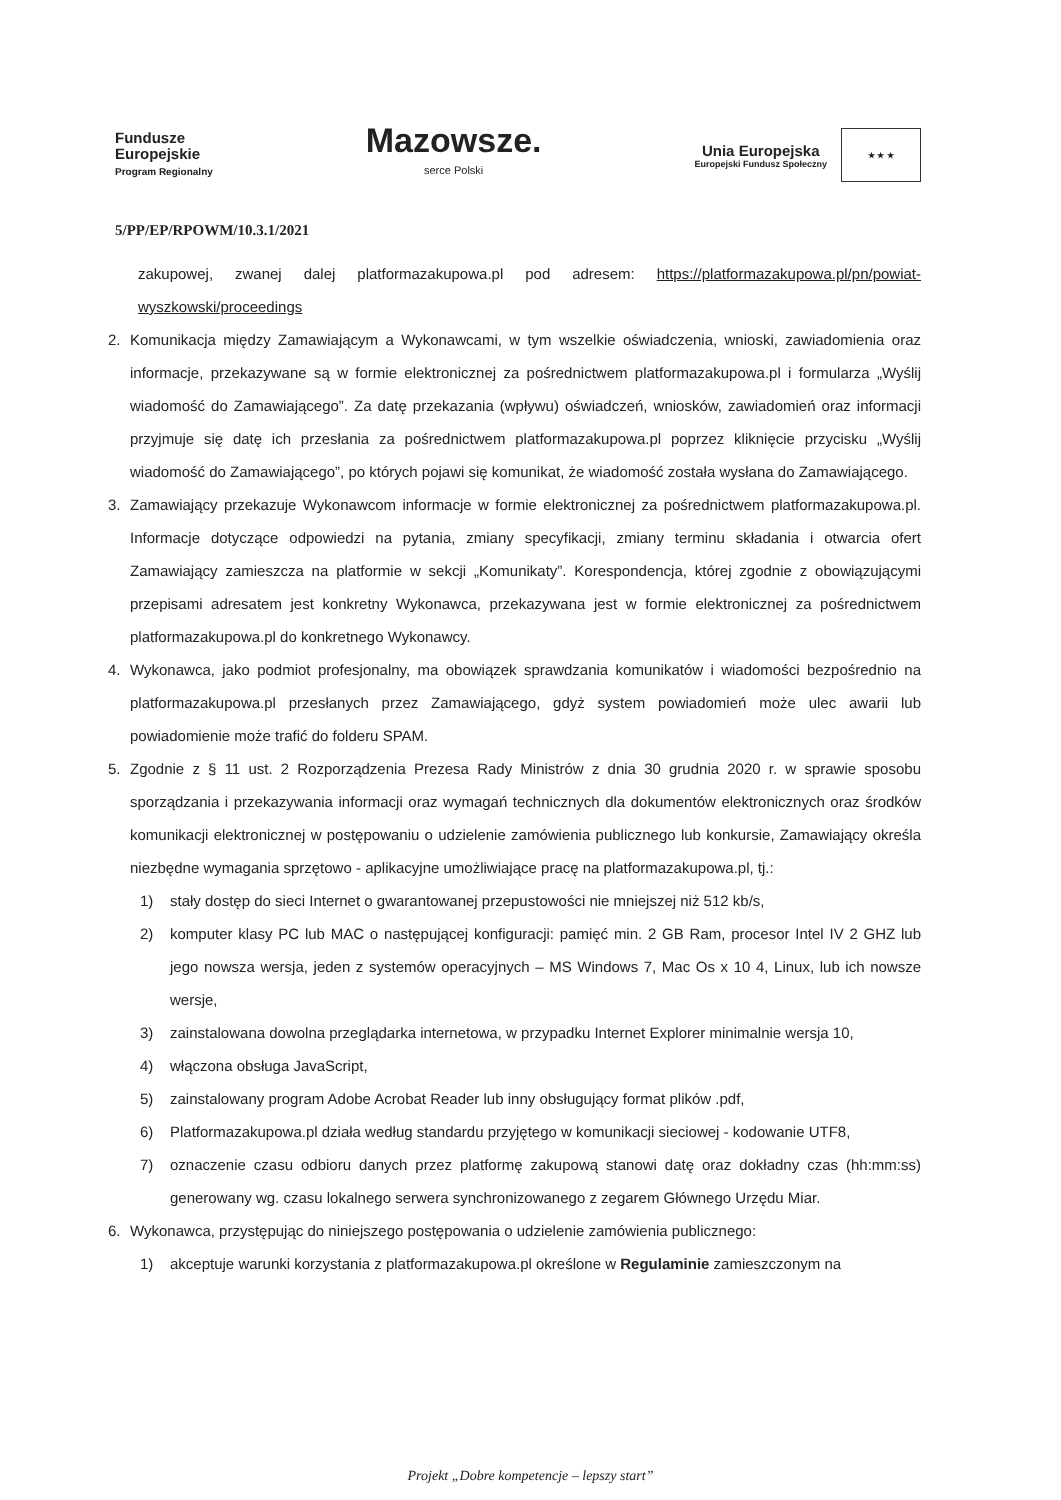Fundusze
Europejskie
Program Regionalny
Mazowsze.
serce Polski
Unia Europejska
Europejski Fundusz Społeczny
★ ★ ★
5/PP/EP/RPOWM/10.3.1/2021
zakupowej, zwanej dalej platformazakupowa.pl pod adresem: https://platformazakupowa.pl/pn/powiat-wyszkowski/proceedings
2. Komunikacja między Zamawiającym a Wykonawcami, w tym wszelkie oświadczenia, wnioski, zawiadomienia oraz informacje, przekazywane są w formie elektronicznej za pośrednictwem platformazakupowa.pl i formularza „Wyślij wiadomość do Zamawiającego”. Za datę przekazania (wpływu) oświadczeń, wniosków, zawiadomień oraz informacji przyjmuje się datę ich przesłania za pośrednictwem platformazakupowa.pl poprzez kliknięcie przycisku „Wyślij wiadomość do Zamawiającego”, po których pojawi się komunikat, że wiadomość została wysłana do Zamawiającego.
3. Zamawiający przekazuje Wykonawcom informacje w formie elektronicznej za pośrednictwem platformazakupowa.pl. Informacje dotyczące odpowiedzi na pytania, zmiany specyfikacji, zmiany terminu składania i otwarcia ofert Zamawiający zamieszcza na platformie w sekcji „Komunikaty”. Korespondencja, której zgodnie z obowiązującymi przepisami adresatem jest konkretny Wykonawca, przekazywana jest w formie elektronicznej za pośrednictwem platformazakupowa.pl do konkretnego Wykonawcy.
4. Wykonawca, jako podmiot profesjonalny, ma obowiązek sprawdzania komunikatów i wiadomości bezpośrednio na platformazakupowa.pl przesłanych przez Zamawiającego, gdyż system powiadomień może ulec awarii lub powiadomienie może trafić do folderu SPAM.
5. Zgodnie z § 11 ust. 2 Rozporządzenia Prezesa Rady Ministrów z dnia 30 grudnia 2020 r. w sprawie sposobu sporządzania i przekazywania informacji oraz wymagań technicznych dla dokumentów elektronicznych oraz środków komunikacji elektronicznej w postępowaniu o udzielenie zamówienia publicznego lub konkursie, Zamawiający określa niezbędne wymagania sprzętowo - aplikacyjne umożliwiające pracę na platformazakupowa.pl, tj.:
1) stały dostęp do sieci Internet o gwarantowanej przepustowości nie mniejszej niż 512 kb/s,
2) komputer klasy PC lub MAC o następującej konfiguracji: pamięć min. 2 GB Ram, procesor Intel IV 2 GHZ lub jego nowsza wersja, jeden z systemów operacyjnych – MS Windows 7, Mac Os x 10 4, Linux, lub ich nowsze wersje,
3) zainstalowana dowolna przeglądarka internetowa, w przypadku Internet Explorer minimalnie wersja 10,
4) włączona obsługa JavaScript,
5) zainstalowany program Adobe Acrobat Reader lub inny obsługujący format plików .pdf,
6) Platformazakupowa.pl działa według standardu przyjętego w komunikacji sieciowej - kodowanie UTF8,
7) oznaczenie czasu odbioru danych przez platformę zakupową stanowi datę oraz dokładny czas (hh:mm:ss) generowany wg. czasu lokalnego serwera synchronizowanego z zegarem Głównego Urzędu Miar.
6. Wykonawca, przystępując do niniejszego postępowania o udzielenie zamówienia publicznego:
1) akceptuje warunki korzystania z platformazakupowa.pl określone w Regulaminie zamieszczonym na
Projekt „Dobre kompetencje – lepszy start”